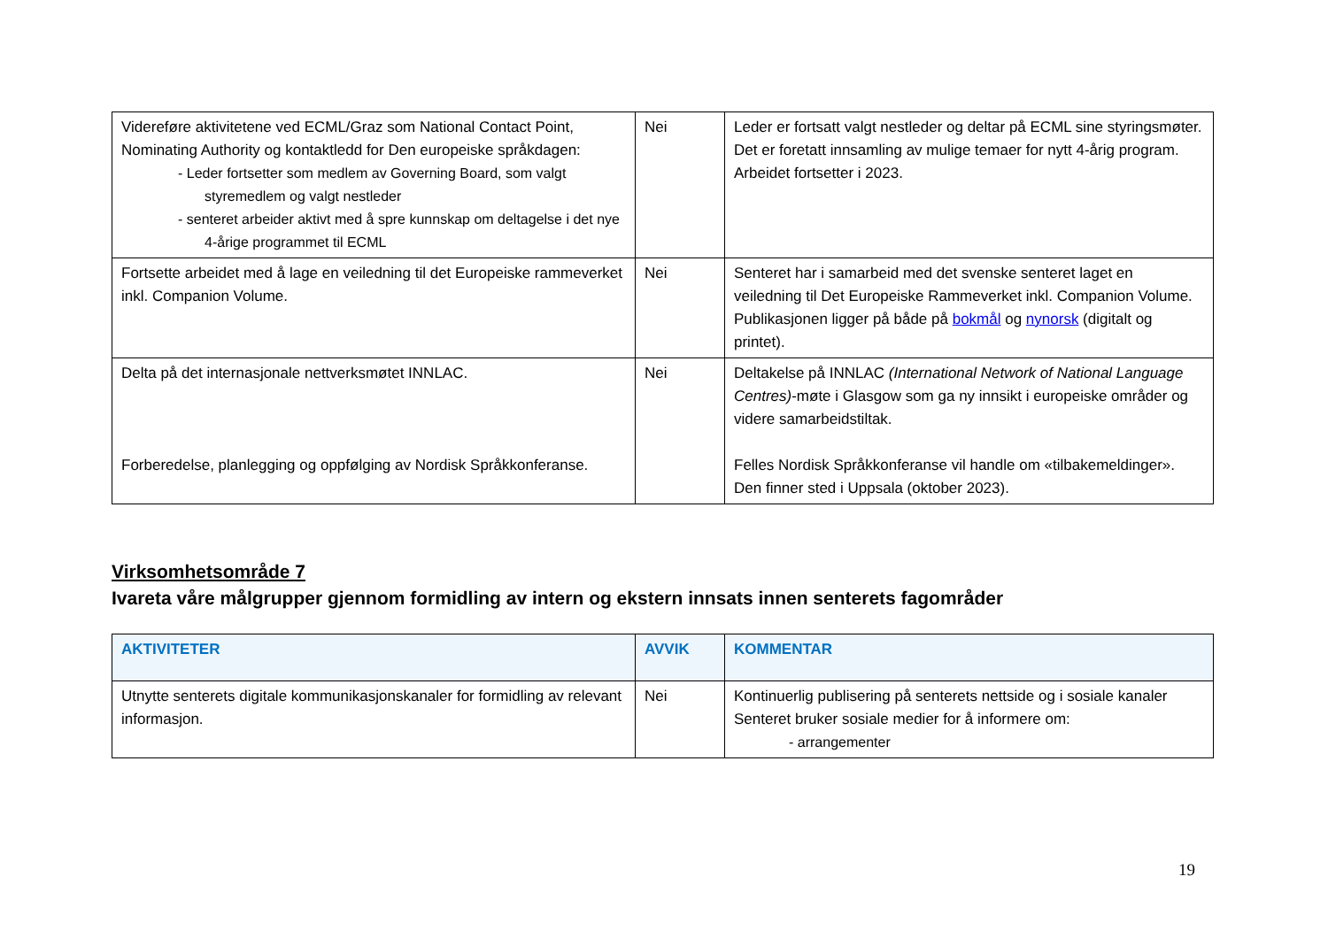| Videreføre aktivitetene ved ECML/Graz som National Contact Point, Nominating Authority og kontaktledd for Den europeiske språkdagen: - Leder fortsetter som medlem av Governing Board, som valgt styremedlem og valgt nestleder - senteret arbeider aktivt med å spre kunnskap om deltagelse i det nye 4-årige programmet til ECML | Nei | Leder er fortsatt valgt nestleder og deltar på ECML sine styringsmøter. Det er foretatt innsamling av mulige temaer for nytt 4-årig program. Arbeidet fortsetter i 2023. |
| Fortsette arbeidet med å lage en veiledning til det Europeiske rammeverket inkl. Companion Volume. | Nei | Senteret har i samarbeid med det svenske senteret laget en veiledning til Det Europeiske Rammeverket inkl. Companion Volume. Publikasjonen ligger på både på bokmål og nynorsk (digitalt og printet). |
| Delta på det internasjonale nettverksmøtet INNLAC. Forberedelse, planlegging og oppfølging av Nordisk Språkkonferanse. | Nei | Deltakelse på INNLAC (International Network of National Language Centres) -møte i Glasgow som ga ny innsikt i europeiske områder og videre samarbeidstiltak. Felles Nordisk Språkkonferanse vil handle om «tilbakemeldinger». Den finner sted i Uppsala (oktober 2023). |
Virksomhetsområde 7
Ivareta våre målgrupper gjennom formidling av intern og ekstern innsats innen senterets fagområder
| AKTIVITETER | AVVIK | KOMMENTAR |
| --- | --- | --- |
| Utnytte senterets digitale kommunikasjonskanaler for formidling av relevant informasjon. | Nei | Kontinuerlig publisering på senterets nettside og i sosiale kanaler Senteret bruker sosiale medier for å informere om: - arrangementer |
19